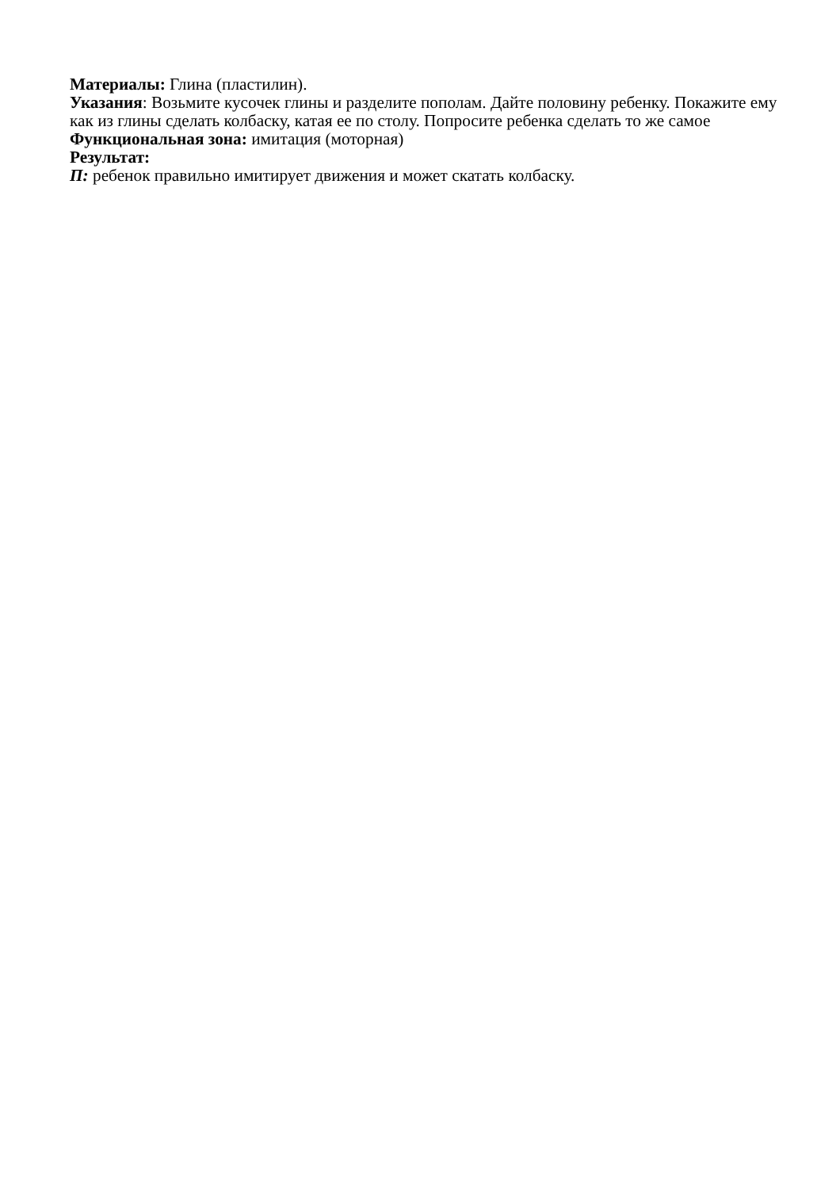Материалы: Глина (пластилин).
Указания: Возьмите кусочек глины и разделите пополам. Дайте половину ребенку. Покажите ему как из глины сделать колбаску, катая ее по столу. Попросите ребенка сделать то же самое Функциональная зона: имитация (моторная)
Результат:
П: ребенок правильно имитирует движения и может скатать колбаску.